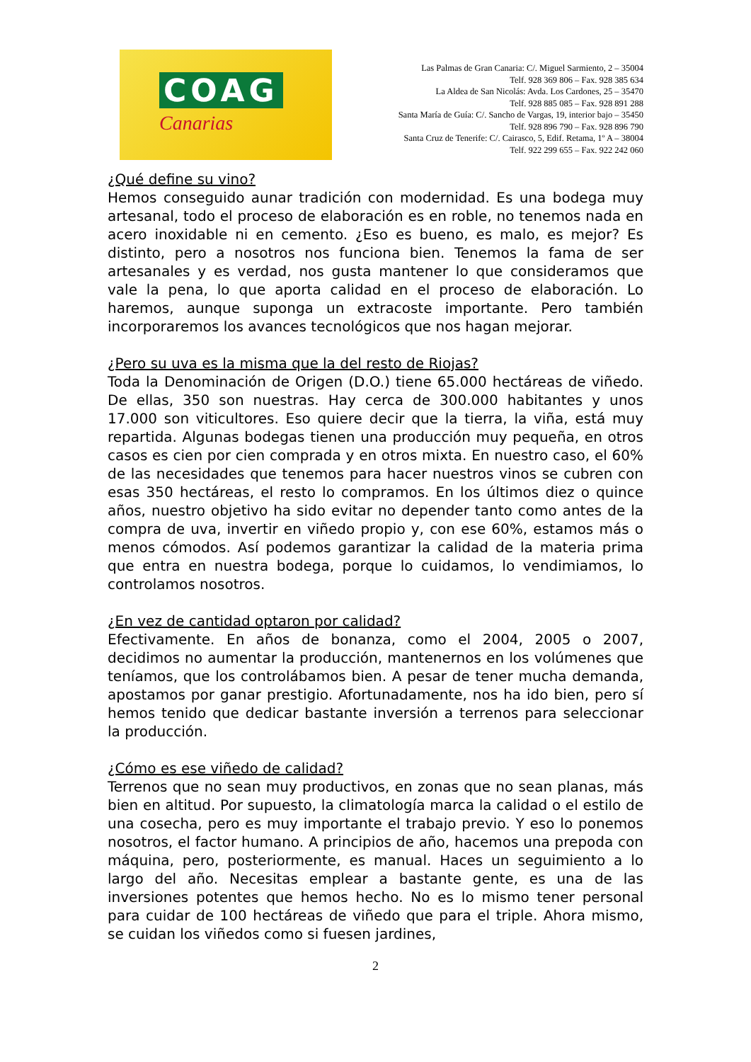COAG
Canarias
Las Palmas de Gran Canaria: C/. Miguel Sarmiento, 2 – 35004
Telf. 928 369 806 – Fax. 928 385 634
La Aldea de San Nicolás: Avda. Los Cardones, 25 – 35470
Telf. 928 885 085 – Fax. 928 891 288
Santa María de Guía: C/. Sancho de Vargas, 19, interior bajo – 35450
Telf. 928 896 790 – Fax. 928 896 790
Santa Cruz de Tenerife: C/. Cairasco, 5, Edif. Retama, 1º A – 38004
Telf. 922 299 655 – Fax. 922 242 060
¿Qué define su vino?
Hemos conseguido aunar tradición con modernidad. Es una bodega muy artesanal, todo el proceso de elaboración es en roble, no tenemos nada en acero inoxidable ni en cemento. ¿Eso es bueno, es malo, es mejor? Es distinto, pero a nosotros nos funciona bien. Tenemos la fama de ser artesanales y es verdad, nos gusta mantener lo que consideramos que vale la pena, lo que aporta calidad en el proceso de elaboración. Lo haremos, aunque suponga un extracoste importante. Pero también incorporaremos los avances tecnológicos que nos hagan mejorar.
¿Pero su uva es la misma que la del resto de Riojas?
Toda la Denominación de Origen (D.O.) tiene 65.000 hectáreas de viñedo. De ellas, 350 son nuestras. Hay cerca de 300.000 habitantes y unos 17.000 son viticultores. Eso quiere decir que la tierra, la viña, está muy repartida. Algunas bodegas tienen una producción muy pequeña, en otros casos es cien por cien comprada y en otros mixta. En nuestro caso, el 60% de las necesidades que tenemos para hacer nuestros vinos se cubren con esas 350 hectáreas, el resto lo compramos. En los últimos diez o quince años, nuestro objetivo ha sido evitar no depender tanto como antes de la compra de uva, invertir en viñedo propio y, con ese 60%, estamos más o menos cómodos. Así podemos garantizar la calidad de la materia prima que entra en nuestra bodega, porque lo cuidamos, lo vendimiamos, lo controlamos nosotros.
¿En vez de cantidad optaron por calidad?
Efectivamente. En años de bonanza, como el 2004, 2005 o 2007, decidimos no aumentar la producción, mantenernos en los volúmenes que teníamos, que los controlábamos bien. A pesar de tener mucha demanda, apostamos por ganar prestigio. Afortunadamente, nos ha ido bien, pero sí hemos tenido que dedicar bastante inversión a terrenos para seleccionar la producción.
¿Cómo es ese viñedo de calidad?
Terrenos que no sean muy productivos, en zonas que no sean planas, más bien en altitud. Por supuesto, la climatología marca la calidad o el estilo de una cosecha, pero es muy importante el trabajo previo. Y eso lo ponemos nosotros, el factor humano. A principios de año, hacemos una prepoda con máquina, pero, posteriormente, es manual. Haces un seguimiento a lo largo del año. Necesitas emplear a bastante gente, es una de las inversiones potentes que hemos hecho. No es lo mismo tener personal para cuidar de 100 hectáreas de viñedo que para el triple. Ahora mismo, se cuidan los viñedos como si fuesen jardines,
2